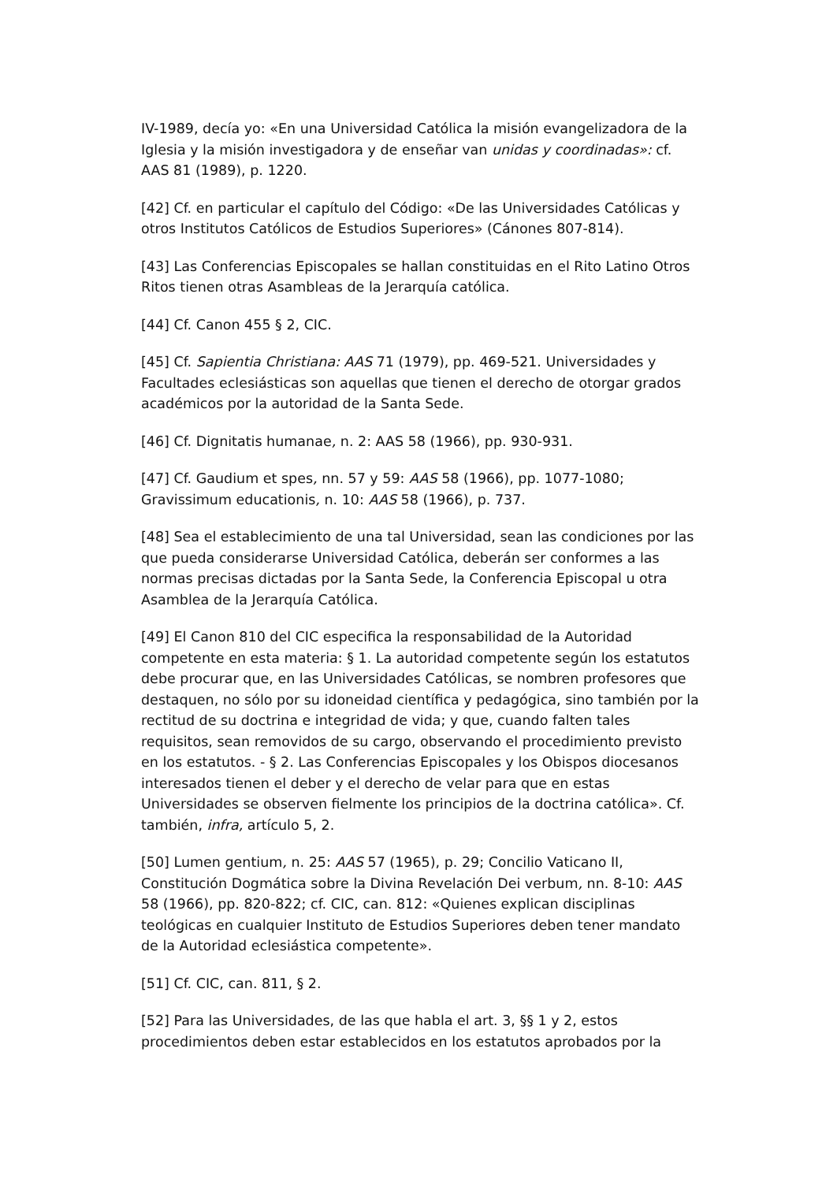IV-1989, decía yo: «En una Universidad Católica la misión evangelizadora de la Iglesia y la misión investigadora y de enseñar van unidas y coordinadas»: cf. AAS 81 (1989), p. 1220.
[42] Cf. en particular el capítulo del Código: «De las Universidades Católicas y otros Institutos Católicos de Estudios Superiores» (Cánones 807-814).
[43] Las Conferencias Episcopales se hallan constituidas en el Rito Latino Otros Ritos tienen otras Asambleas de la Jerarquía católica.
[44] Cf. Canon 455 § 2, CIC.
[45] Cf. Sapientia Christiana: AAS 71 (1979), pp. 469-521. Universidades y Facultades eclesiásticas son aquellas que tienen el derecho de otorgar grados académicos por la autoridad de la Santa Sede.
[46] Cf. Dignitatis humanae, n. 2: AAS 58 (1966), pp. 930-931.
[47] Cf. Gaudium et spes, nn. 57 y 59: AAS 58 (1966), pp. 1077-1080; Gravissimum educationis, n. 10: AAS 58 (1966), p. 737.
[48] Sea el establecimiento de una tal Universidad, sean las condiciones por las que pueda considerarse Universidad Católica, deberán ser conformes a las normas precisas dictadas por la Santa Sede, la Conferencia Episcopal u otra Asamblea de la Jerarquía Católica.
[49] El Canon 810 del CIC especifica la responsabilidad de la Autoridad competente en esta materia: § 1. La autoridad competente según los estatutos debe procurar que, en las Universidades Católicas, se nombren profesores que destaquen, no sólo por su idoneidad científica y pedagógica, sino también por la rectitud de su doctrina e integridad de vida; y que, cuando falten tales requisitos, sean removidos de su cargo, observando el procedimiento previsto en los estatutos. - § 2. Las Conferencias Episcopales y los Obispos diocesanos interesados tienen el deber y el derecho de velar para que en estas Universidades se observen fielmente los principios de la doctrina católica». Cf. también, infra, artículo 5, 2.
[50] Lumen gentium, n. 25: AAS 57 (1965), p. 29; Concilio Vaticano II, Constitución Dogmática sobre la Divina Revelación Dei verbum, nn. 8-10: AAS 58 (1966), pp. 820-822; cf. CIC, can. 812: «Quienes explican disciplinas teológicas en cualquier Instituto de Estudios Superiores deben tener mandato de la Autoridad eclesiástica competente».
[51] Cf. CIC, can. 811, § 2.
[52] Para las Universidades, de las que habla el art. 3, §§ 1 y 2, estos procedimientos deben estar establecidos en los estatutos aprobados por la